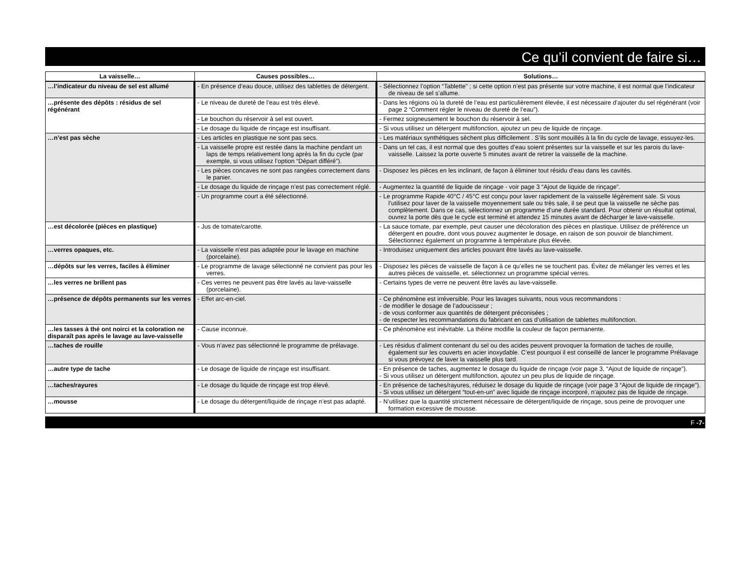Ce qu’il convient de faire si…
| La vaisselle… | Causes possibles… | Solutions… |
| --- | --- | --- |
| …l’indicateur du niveau de sel est allumé | - En présence d’eau douce, utilisez des tablettes de détergent. | - Sélectionnez l’option “Tablette” ; si cette option n’est pas présente sur votre machine, il est normal que l’indicateur de niveau de sel s’allume. |
| …présente des dépôts : résidus de sel régénérant | - Le niveau de dureté de l’eau est très élevé. | - Dans les régions où la dureté de l’eau est particulièrement élevée, il est nécessaire d’ajouter du sel régénérant (voir page 2 “Comment régler le niveau de dureté de l’eau”). |
| | - Le bouchon du réservoir à sel est ouvert. | - Fermez soigneusement le bouchon du réservoir à sel. |
| | - Le dosage du liquide de rinçage est insuffisant. | - Si vous utilisez un détergent multifonction, ajoutez un peu de liquide de rinçage. |
| …n’est pas sèche | - Les articles en plastique ne sont pas secs. | - Les matériaux synthétiques sèchent plus difficilement . S’ils sont mouillés à la fin du cycle de lavage, essuyez-les. |
| | - La vaisselle propre est restée dans la machine pendant un laps de temps relativement long après la fin du cycle (par exemple, si vous utilisez l’option “Départ différé”). | - Dans un tel cas, il est normal que des gouttes d’eau soient présentes sur la vaisselle et sur les parois du lave-vaisselle. Laissez la porte ouverte 5 minutes avant de retirer la vaisselle de la machine. |
| | - Les pièces concaves ne sont pas rangées correctement dans le panier. | - Disposez les pièces en les inclinant, de façon à éliminer tout résidu d’eau dans les cavités. |
| | - Le dosage du liquide de rinçage n’est pas correctement réglé. | - Augmentez la quantité de liquide de rinçage - voir page 3 “Ajout de liquide de rinçage”. |
| | - Un programme court a été sélectionné. | - Le programme Rapide 40°C / 45°C est conçu pour laver rapidement de la vaisselle légèrement sale. Si vous l’utilisez pour laver de la vaisselle moyennement sale ou très sale, il se peut que la vaisselle ne sèche pas complètement. Dans ce cas, sélectionnez un programme d’une durée standard. Pour obtenir un résultat optimal, ouvrez la porte dès que le cycle est terminé et attendez 15 minutes avant de décharger le lave-vaisselle. |
| …est décolorée (pièces en plastique) | - Jus de tomate/carotte. | - La sauce tomate, par exemple, peut causer une décoloration des pièces en plastique. Utilisez de préférence un détergent en poudre, dont vous pouvez augmenter le dosage, en raison de son pouvoir de blanchiment. Sélectionnez également un programme à température plus élevée. |
| …verres opaques, etc. | - La vaisselle n’est pas adaptée pour le lavage en machine (porcelaine). | - Introduisez uniquement des articles pouvant être lavés au lave-vaisselle. |
| …dépôts sur les verres, faciles à éliminer | - Le programme de lavage sélectionné ne convient pas pour les verres. | - Disposez les pièces de vaisselle de façon à ce qu’elles ne se touchent pas. Évitez de mélanger les verres et les autres pièces de vaisselle, et. sélectionnez un programme spécial verres. |
| …les verres ne brillent pas | - Ces verres ne peuvent pas être lavés au lave-vaisselle (porcelaine). | - Certains types de verre ne peuvent être lavés au lave-vaisselle. |
| …présence de dépôts permanents sur les verres | - Effet arc-en-ciel. | - Ce phénomène est irréversible. Pour les lavages suivants, nous vous recommandons : - de modifier le dosage de l’adoucisseur ; - de vous conformer aux quantités de détergent préconisées ; - de respecter les recommandations du fabricant en cas d’utilisation de tablettes multifonction. |
| …les tasses à thé ont noirci et la coloration ne disparaît pas après le lavage au lave-vaisselle | - Cause inconnue. | - Ce phénomène est inévitable. La théine modifie la couleur de façon permanente. |
| …taches de rouille | - Vous n’avez pas sélectionné le programme de prélavage. | - Les résidus d’aliment contenant du sel ou des acides peuvent provoquer la formation de taches de rouille, également sur les couverts en acier inoxydable. C’est pourquoi il est conseillé de lancer le programme Prélavage si vous prévoyez de laver la vaisselle plus tard. |
| …autre type de tache | - Le dosage de liquide de rinçage est insuffisant. | - En présence de taches, augmentez le dosage du liquide de rinçage (voir page 3, “Ajout de liquide de rinçage”). - Si vous utilisez un détergent multifonction, ajoutez un peu plus de liquide de rinçage. |
| …taches/rayures | - Le dosage du liquide de rinçage est trop élevé. | - En présence de taches/rayures, réduisez le dosage du liquide de rinçage (voir page 3 “Ajout de liquide de rinçage”). - Si vous utilisez un détergent “tout-en-un” avec liquide de rinçage incorporé, n’ajoutez pas de liquide de rinçage. |
| …mousse | - Le dosage du détergent/liquide de rinçage n’est pas adapté. | - N’utilisez que la quantité strictement nécessaire de détergent/liquide de rinçage, sous peine de provoquer une formation excessive de mousse. |
F -7-